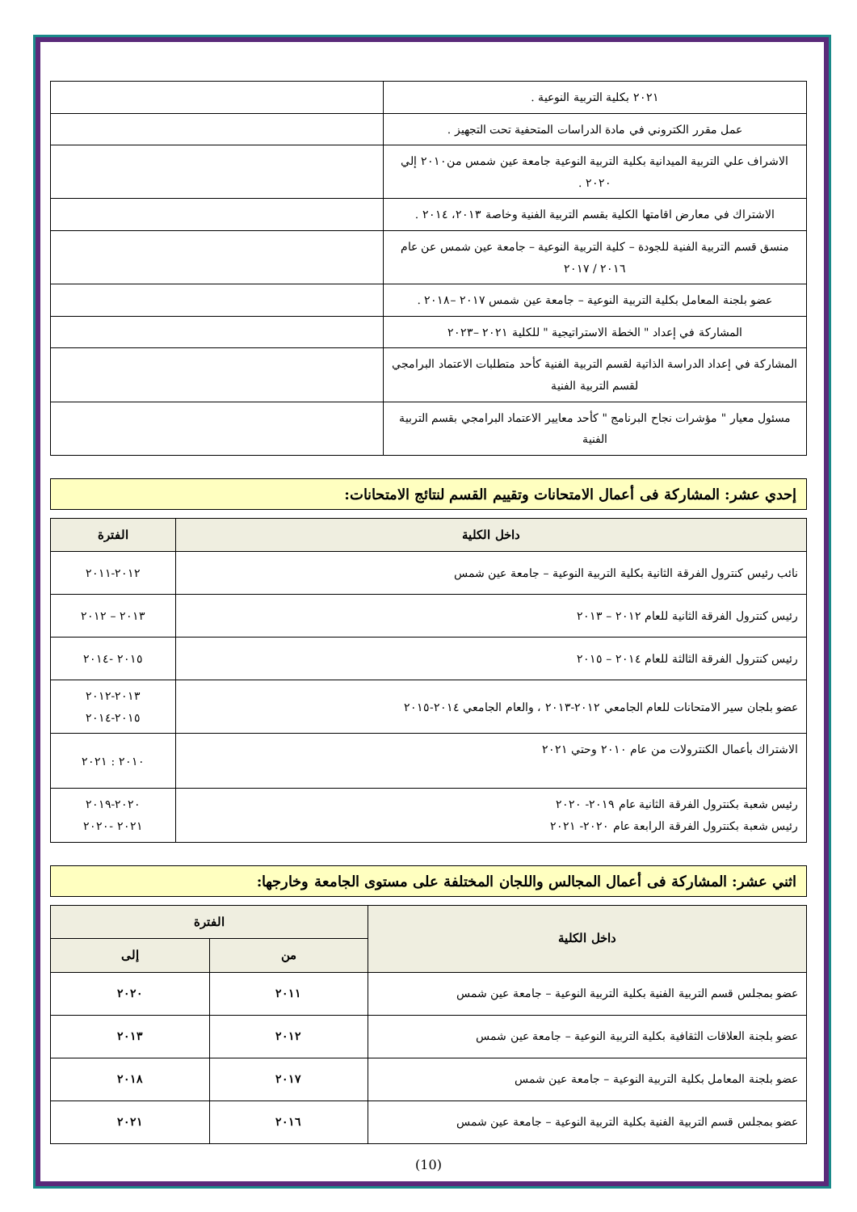| ٢٠٢١ بكلية التربية النوعية . | |
| عمل مقرر الكتروني في مادة الدراسات المتحفية تحت التجهيز . | |
| الاشراف علي التربية الميدانية بكلية التربية النوعية جامعة عين شمس من٢٠١٠ إلي ٢٠٢٠ . | |
| الاشتراك في معارض اقامتها الكلية بقسم التربية الفنية وخاصة ٢٠١٣، ٢٠١٤ . | |
| منسق قسم التربية الفنية للجودة – كلية التربية النوعية – جامعة عين شمس عن عام ٢٠١٦ / ٢٠١٧ | |
| عضو بلجنة المعامل بكلية التربية النوعية – جامعة عين شمس ٢٠١٧ –٢٠١٨ . | |
| المشاركة في إعداد " الخطة الاستراتيجية " للكلية ٢٠٢١ –٢٠٢٣ | |
| المشاركة في إعداد الدراسة الذاتية لقسم التربية الفنية كأحد متطلبات الاعتماد البرامجي لقسم التربية الفنية | |
| مسئول معيار " مؤشرات نجاح البرنامج " كأحد معايير الاعتماد البرامجي بقسم التربية الفنية | |
إحدي عشر: المشاركة فى أعمال الامتحانات وتقييم القسم لنتائج الامتحانات:
| داخل الكلية | الفترة |
| --- | --- |
| نائب رئيس كنترول الفرقة الثانية بكلية التربية النوعية – جامعة عين شمس | ٢٠١٢-٢٠١١ |
| رئيس كنترول الفرقة الثانية للعام ٢٠١٢ – ٢٠١٣ | ٢٠١٣ – ٢٠١٢ |
| رئيس كنترول الفرقة الثالثة للعام ٢٠١٤ – ٢٠١٥ | ٢٠١٥ -٢٠١٤ |
| عضو بلجان سير الامتحانات للعام الجامعي ٢٠١٢-٢٠١٣ ، والعام الجامعي ٢٠١٤-٢٠١٥ | ٢٠١٣-٢٠١٢ ٢٠١٥-٢٠١٤ |
| الاشتراك بأعمال الكنترولات من عام ٢٠١٠ وحتي ٢٠٢١ | ٢٠١٠ : ٢٠٢١ |
| رئيس شعبة بكنترول الفرقة الثانية عام ٢٠١٩- ٢٠٢٠ رئيس شعبة بكنترول الفرقة الرابعة عام ٢٠٢٠- ٢٠٢١ | ٢٠٢٠-٢٠١٩ ٢٠٢١ -٢٠٢٠ |
اثني عشر: المشاركة فى أعمال المجالس واللجان المختلفة على مستوى الجامعة وخارجها:
| داخل الكلية | الفترة | |
| --- | --- | --- |
| | من | إلى |
| عضو بمجلس قسم التربية الفنية بكلية التربية النوعية – جامعة عين شمس | ٢٠١١ | ٢٠٢٠ |
| عضو بلجنة العلاقات الثقافية بكلية التربية النوعية – جامعة عين شمس | ٢٠١٢ | ٢٠١٣ |
| عضو بلجنة المعامل بكلية التربية النوعية – جامعة عين شمس | ٢٠١٧ | ٢٠١٨ |
| عضو بمجلس قسم التربية الفنية بكلية التربية النوعية – جامعة عين شمس | ٢٠١٦ | ٢٠٢١ |
(10)